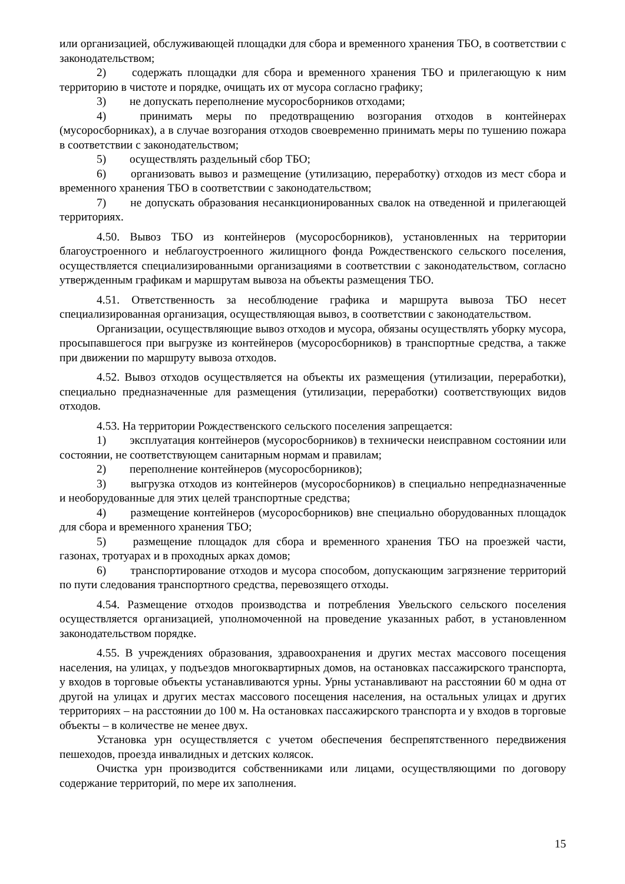или организацией, обслуживающей площадки для сбора и временного хранения ТБО, в соответствии с законодательством;
2) содержать площадки для сбора и временного хранения ТБО и прилегающую к ним территорию в чистоте и порядке, очищать их от мусора согласно графику;
3) не допускать переполнение мусоросборников отходами;
4) принимать меры по предотвращению возгорания отходов в контейнерах (мусоросборниках), а в случае возгорания отходов своевременно принимать меры по тушению пожара в соответствии с законодательством;
5) осуществлять раздельный сбор ТБО;
6) организовать вывоз и размещение (утилизацию, переработку) отходов из мест сбора и временного хранения ТБО в соответствии с законодательством;
7) не допускать образования несанкционированных свалок на отведенной и прилегающей территориях.
4.50. Вывоз ТБО из контейнеров (мусоросборников), установленных на территории благоустроенного и неблагоустроенного жилищного фонда Рождественского сельского поселения, осуществляется специализированными организациями в соответствии с законодательством, согласно утвержденным графикам и маршрутам вывоза на объекты размещения ТБО.
4.51. Ответственность за несоблюдение графика и маршрута вывоза ТБО несет специализированная организация, осуществляющая вывоз, в соответствии с законодательством.
Организации, осуществляющие вывоз отходов и мусора, обязаны осуществлять уборку мусора, просыпавшегося при выгрузке из контейнеров (мусоросборников) в транспортные средства, а также при движении по маршруту вывоза отходов.
4.52. Вывоз отходов осуществляется на объекты их размещения (утилизации, переработки), специально предназначенные для размещения (утилизации, переработки) соответствующих видов отходов.
4.53. На территории Рождественского сельского поселения запрещается:
1) эксплуатация контейнеров (мусоросборников) в технически неисправном состоянии или состоянии, не соответствующем санитарным нормам и правилам;
2) переполнение контейнеров (мусоросборников);
3) выгрузка отходов из контейнеров (мусоросборников) в специально непредназначенные и необорудованные для этих целей транспортные средства;
4) размещение контейнеров (мусоросборников) вне специально оборудованных площадок для сбора и временного хранения ТБО;
5) размещение площадок для сбора и временного хранения ТБО на проезжей части, газонах, тротуарах и в проходных арках домов;
6) транспортирование отходов и мусора способом, допускающим загрязнение территорий по пути следования транспортного средства, перевозящего отходы.
4.54. Размещение отходов производства и потребления Увельского сельского поселения осуществляется организацией, уполномоченной на проведение указанных работ, в установленном законодательством порядке.
4.55. В учреждениях образования, здравоохранения и других местах массового посещения населения, на улицах, у подъездов многоквартирных домов, на остановках пассажирского транспорта, у входов в торговые объекты устанавливаются урны. Урны устанавливают на расстоянии 60 м одна от другой на улицах и других местах массового посещения населения, на остальных улицах и других территориях – на расстоянии до 100 м. На остановках пассажирского транспорта и у входов в торговые объекты – в количестве не менее двух.
Установка урн осуществляется с учетом обеспечения беспрепятственного передвижения пешеходов, проезда инвалидных и детских колясок.
Очистка урн производится собственниками или лицами, осуществляющими по договору содержание территорий, по мере их заполнения.
15